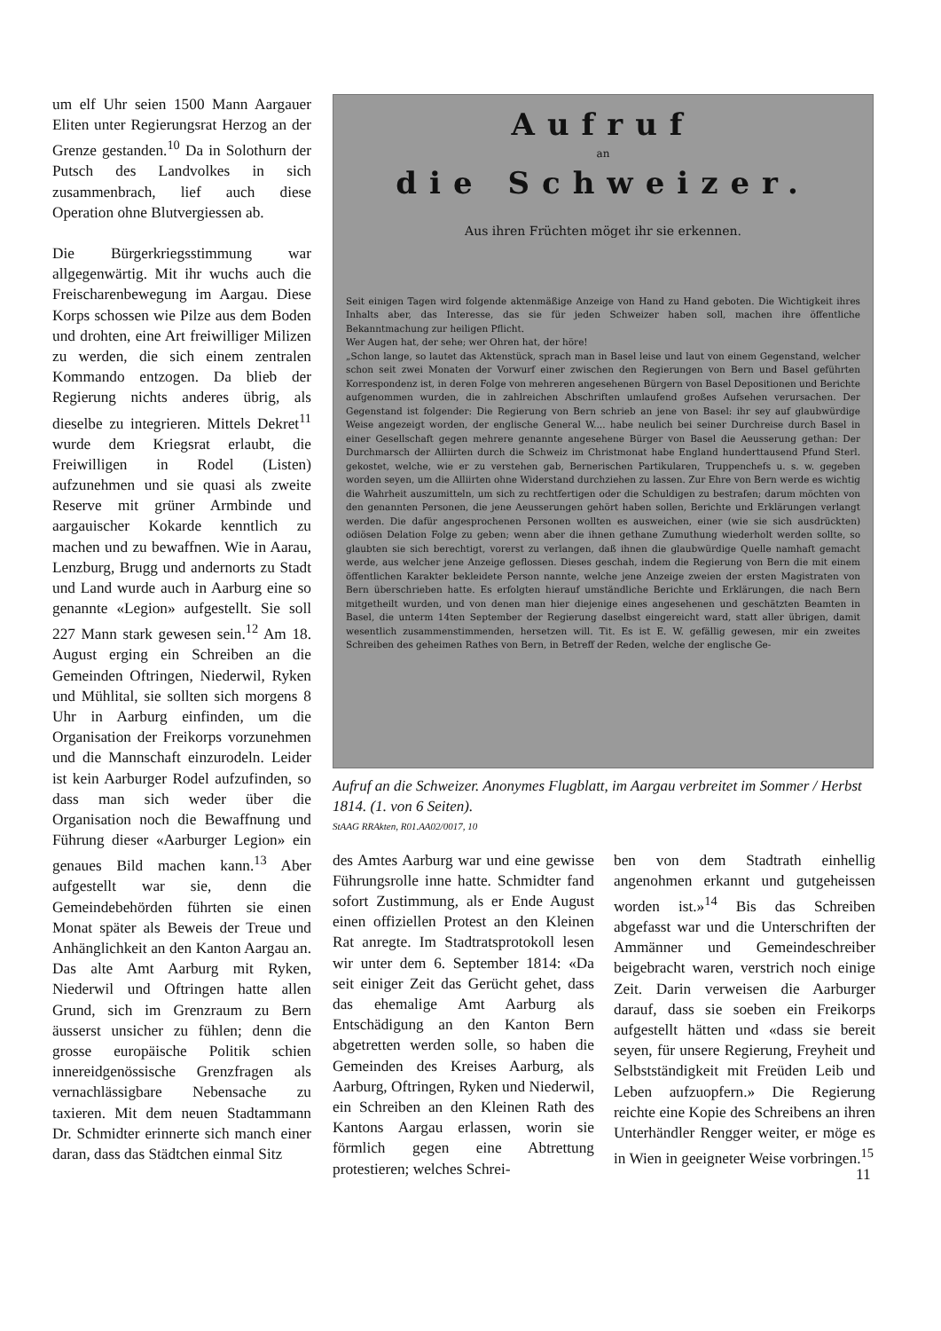um elf Uhr seien 1500 Mann Aargauer Eliten unter Regierungsrat Herzog an der Grenze gestanden.<sup>10</sup> Da in Solothurn der Putsch des Landvolkes in sich zusammenbrach, lief auch diese Operation ohne Blutvergiessen ab.
Die Bürgerkriegsstimmung war allgegenwärtig. Mit ihr wuchs auch die Freischarenbewegung im Aargau. Diese Korps schossen wie Pilze aus dem Boden und drohten, eine Art freiwilliger Milizen zu werden, die sich einem zentralen Kommando entzogen. Da blieb der Regierung nichts anderes übrig, als dieselbe zu integrieren. Mittels Dekret<sup>11</sup> wurde dem Kriegsrat erlaubt, die Freiwilligen in Rodel (Listen) aufzunehmen und sie quasi als zweite Reserve mit grüner Armbinde und aargauischer Kokarde kenntlich zu machen und zu bewaffnen. Wie in Aarau, Lenzburg, Brugg und andernorts zu Stadt und Land wurde auch in Aarburg eine so genannte «Legion» aufgestellt. Sie soll 227 Mann stark gewesen sein.<sup>12</sup> Am 18. August erging ein Schreiben an die Gemeinden Oftringen, Niederwil, Ryken und Mühlital, sie sollten sich morgens 8 Uhr in Aarburg einfinden, um die Organisation der Freikorps vorzunehmen und die Mannschaft einzurodeln. Leider ist kein Aarburger Rodel aufzufinden, so dass man sich weder über die Organisation noch die Bewaffnung und Führung dieser «Aarburger Legion» ein genaues Bild machen kann.<sup>13</sup> Aber aufgestellt war sie, denn die Gemeindebehörden führten sie einen Monat später als Beweis der Treue und Anhänglichkeit an den Kanton Aargau an. Das alte Amt Aarburg mit Ryken, Niederwil und Oftringen hatte allen Grund, sich im Grenzraum zu Bern äusserst unsicher zu fühlen; denn die grosse europäische Politik schien innereidgenössische Grenzfragen als vernachlässigbare Nebensache zu taxieren. Mit dem neuen Stadtammann Dr. Schmidter erinnerte sich manch einer daran, dass das Städtchen einmal Sitz
Aufruf
an
die Schweizer.
Aus ihren Früchten möget ihr sie erkennen.
Seit einigen Tagen wird folgende aktenmäßige Anzeige von Hand zu Hand geboten. Die Wichtigkeit ihres Inhalts aber, das Interesse, das sie für jeden Schweizer haben soll, machen ihre öffentliche Bekanntmachung zur heiligen Pflicht.
Wer Augen hat, der sehe; wer Ohren hat, der höre!
„Schon lange, so lautet das Aktenstück, sprach man in Basel leise und laut von einem Gegenstand, welcher schon seit zwei Monaten der Vorwurf einer zwischen den Regierungen von Bern und Basel geführten Korrespondenz ist, in deren Folge von mehreren angesehenen Bürgern von Basel Depositionen und Berichte aufgenommen wurden, die in zahlreichen Abschriften umlaufend großes Aufsehen verursachen. Der Gegenstand ist folgender: Die Regierung von Bern schrieb an jene von Basel: ihr sey auf glaubwürdige Weise angezeigt worden, der englische General W.... habe neulich bei seiner Durchreise durch Basel in einer Gesellschaft gegen mehrere genannte angesehene Bürger von Basel die Aeusserung gethan: Der Durchmarsch der Alliirten durch die Schweiz im Christmonat habe England hunderttausend Pfund Sterl. gekostet, welche, wie er zu verstehen gab, Bernerischen Partikularen, Truppenchefs u. s. w. gegeben worden seyen, um die Alliirten ohne Widerstand durchziehen zu lassen. Zur Ehre von Bern werde es wichtig die Wahrheit auszumitteln, um sich zu rechtfertigen oder die Schuldigen zu bestrafen; darum möchten von den genannten Personen, die jene Aeusserungen gehört haben sollen, Berichte und Erklärungen verlangt werden. Die dafür angesprochenen Personen wollten es ausweichen, einer (wie sie sich ausdrückten) odiösen Delation Folge zu geben; wenn aber die ihnen gethane Zumuthung wiederholt werden sollte, so glaubten sie sich berechtigt, vorerst zu verlangen, daß ihnen die glaubwürdige Quelle namhaft gemacht werde, aus welcher jene Anzeige geflossen. Dieses geschah, indem die Regierung von Bern die mit einem öffentlichen Karakter bekleidete Person nannte, welche jene Anzeige zweien der ersten Magistraten von Bern überschrieben hatte. Es erfolgten hierauf umständliche Berichte und Erklärungen, die nach Bern mitgetheilt wurden, und von denen man hier diejenige eines angesehenen und geschätzten Beamten in Basel, die unterm 14ten September der Regierung daselbst eingereicht ward, statt aller übrigen, damit wesentlich zusammenstimmenden, hersetzen will. Tit. Es ist E. W. gefällig gewesen, mir ein zweites Schreiben des geheimen Rathes von Bern, in Betreff der Reden, welche der englische Ge-
Aufruf an die Schweizer. Anonymes Flugblatt, im Aargau verbreitet im Sommer / Herbst 1814. (1. von 6 Seiten).
StAAG RRAkten, R01.AA02/0017, 10
des Amtes Aarburg war und eine gewisse Führungsrolle inne hatte. Schmidter fand sofort Zustimmung, als er Ende August einen offiziellen Protest an den Kleinen Rat anregte. Im Stadtratsprotokoll lesen wir unter dem 6. September 1814: «Da seit einiger Zeit das Gerücht gehet, dass das ehemalige Amt Aarburg als Entschädigung an den Kanton Bern abgetretten werden solle, so haben die Gemeinden des Kreises Aarburg, als Aarburg, Oftringen, Ryken und Niederwil, ein Schreiben an den Kleinen Rath des Kantons Aargau erlassen, worin sie förmlich gegen eine Abtrettung protestieren; welches Schrei-
ben von dem Stadtrath einhellig angenohmen erkannt und gutgeheissen worden ist.»<sup>14</sup> Bis das Schreiben abgefasst war und die Unterschriften der Ammänner und Gemeindeschreiber beigebracht waren, verstrich noch einige Zeit. Darin verweisen die Aarburger darauf, dass sie soeben ein Freikorps aufgestellt hätten und «dass sie bereit seyen, für unsere Regierung, Freyheit und Selbstständigkeit mit Freüden Leib und Leben aufzuopfern.» Die Regierung reichte eine Kopie des Schreibens an ihren Unterhändler Rengger weiter, er möge es in Wien in geeigneter Weise vorbringen.<sup>15</sup>
11